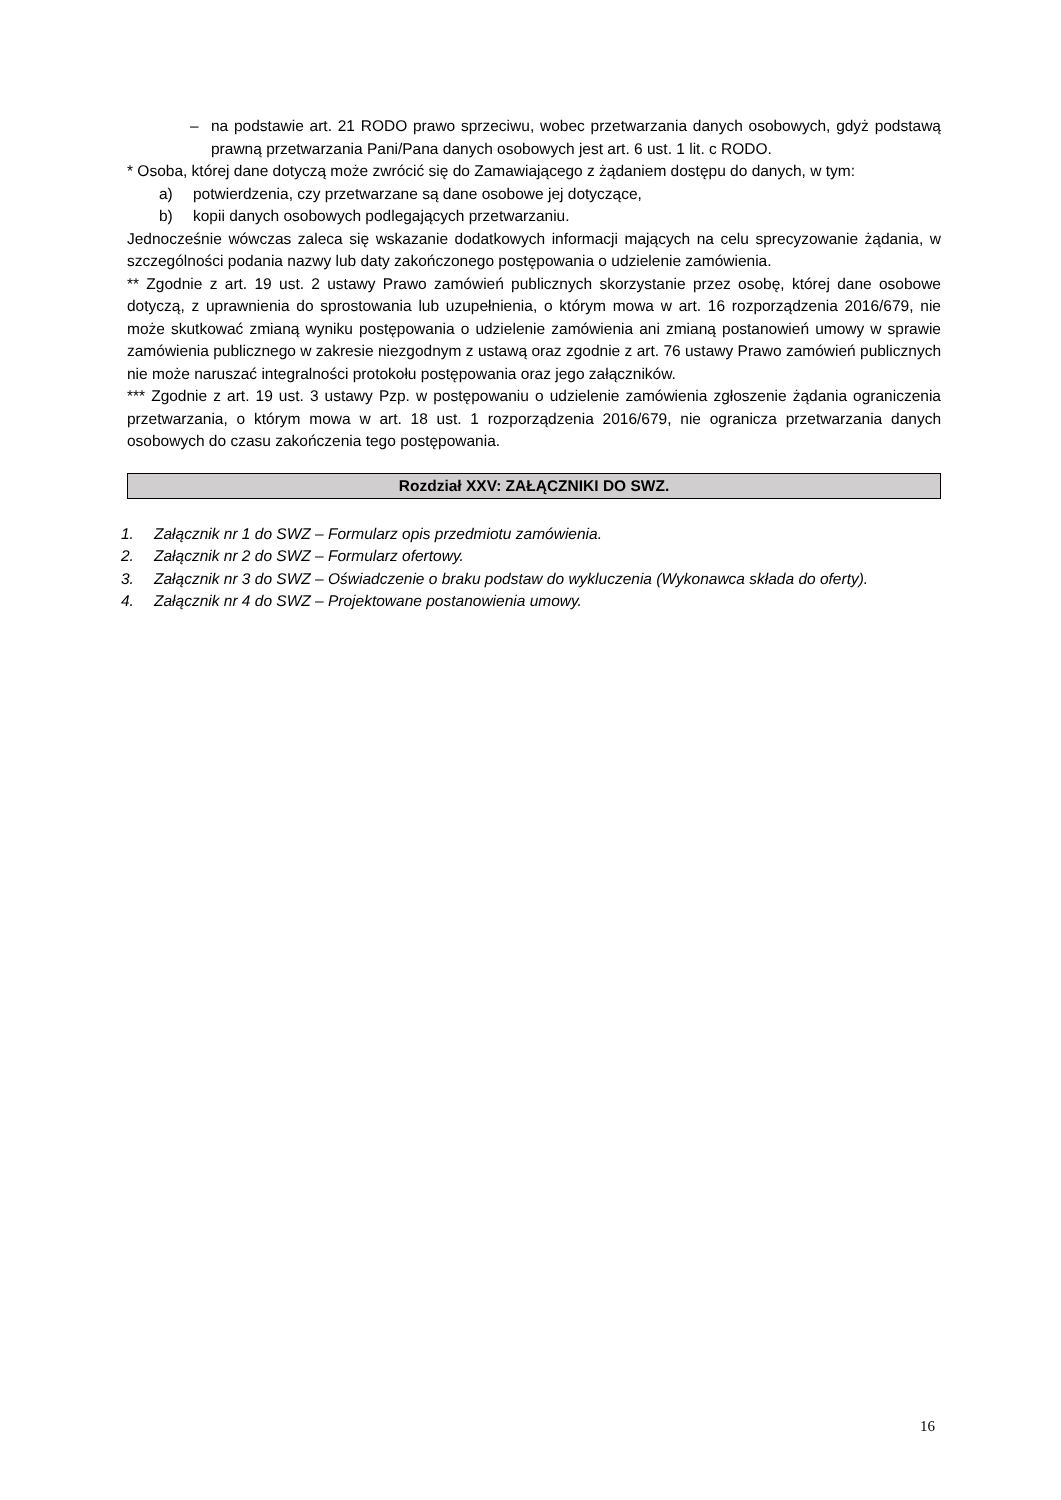– na podstawie art. 21 RODO prawo sprzeciwu, wobec przetwarzania danych osobowych, gdyż podstawą prawną przetwarzania Pani/Pana danych osobowych jest art. 6 ust. 1 lit. c RODO.
* Osoba, której dane dotyczą może zwrócić się do Zamawiającego z żądaniem dostępu do danych, w tym:
a) potwierdzenia, czy przetwarzane są dane osobowe jej dotyczące,
b) kopii danych osobowych podlegających przetwarzaniu.
Jednocześnie wówczas zaleca się wskazanie dodatkowych informacji mających na celu sprecyzowanie żądania, w szczególności podania nazwy lub daty zakończonego postępowania o udzielenie zamówienia.
** Zgodnie z art. 19 ust. 2 ustawy Prawo zamówień publicznych skorzystanie przez osobę, której dane osobowe dotyczą, z uprawnienia do sprostowania lub uzupełnienia, o którym mowa w art. 16 rozporządzenia 2016/679, nie może skutkować zmianą wyniku postępowania o udzielenie zamówienia ani zmianą postanowień umowy w sprawie zamówienia publicznego w zakresie niezgodnym z ustawą oraz zgodnie z art. 76 ustawy Prawo zamówień publicznych nie może naruszać integralności protokołu postępowania oraz jego załączników.
*** Zgodnie z art. 19 ust. 3 ustawy Pzp. w postępowaniu o udzielenie zamówienia zgłoszenie żądania ograniczenia przetwarzania, o którym mowa w art. 18 ust. 1 rozporządzenia 2016/679, nie ogranicza przetwarzania danych osobowych do czasu zakończenia tego postępowania.
Rozdział XXV: ZAŁĄCZNIKI DO SWZ.
1. Załącznik nr 1 do SWZ – Formularz opis przedmiotu zamówienia.
2. Załącznik nr 2 do SWZ – Formularz ofertowy.
3. Załącznik nr 3 do SWZ – Oświadczenie o braku podstaw do wykluczenia (Wykonawca składa do oferty).
4. Załącznik nr 4 do SWZ – Projektowane postanowienia umowy.
16